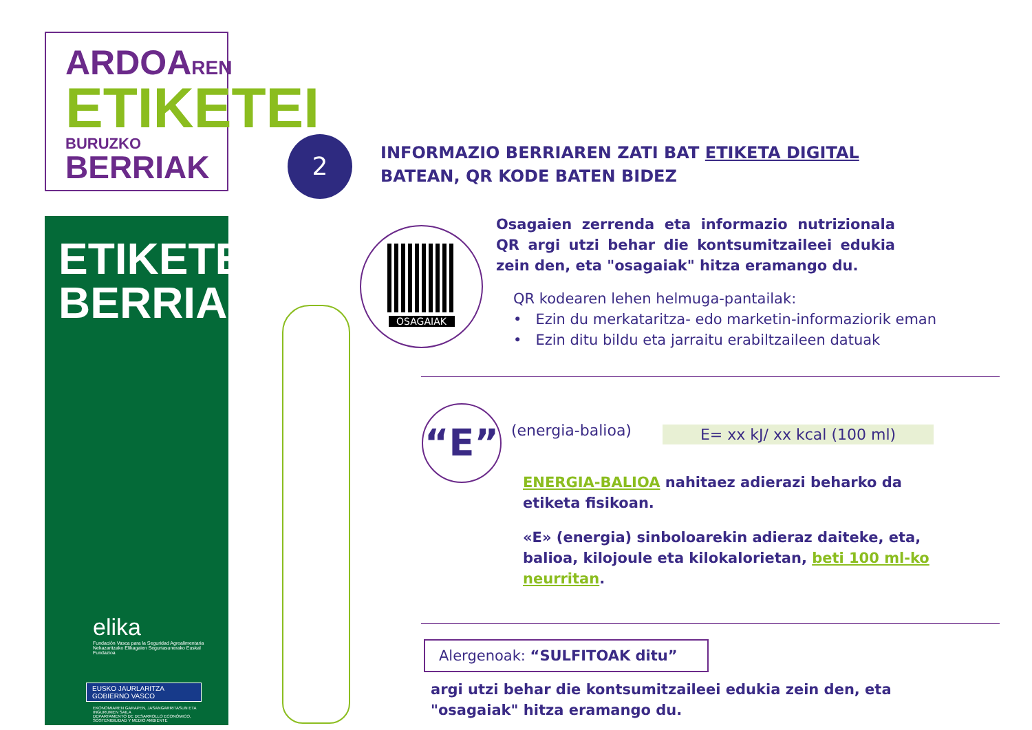ARDOAREN
ETIKETEI
BURUZKO BERRIAK
ETIKETEN
BERRIAK
elika
Fundación Vasca para la Seguridad Agroalimentaria
Nekazaritzako Elikagaien Segurtasunerako Euskal Fundazioa
EUSKO JAURLARITZA
GOBIERNO VASCO
EKONOMIAREN GARAPEN, JASANGARRITASUN ETA INGURUMEN SAILA
DEPARTAMENTO DE DESARROLLO ECONÓMICO, SOSTENIBILIDAD Y MEDIO AMBIENTE
2
OSAGAIAK
“E”
INFORMAZIO BERRIAREN ZATI BAT ETIKETA DIGITAL
BATEAN, QR KODE BATEN BIDEZ
Osagaien zerrenda eta informazio nutrizionala QR argi utzi behar die kontsumitzaileei edukia zein den, eta "osagaiak" hitza eramango du.
QR kodearen lehen helmuga-pantailak:
• Ezin du merkataritza- edo marketin-informaziorik eman
• Ezin ditu bildu eta jarraitu erabiltzaileen datuak
(energia-balioa) E= xx kJ/ xx kcal (100 ml)
ENERGIA-BALIOA nahitaez adierazi beharko da etiketa fisikoan.
«E» (energia) sinboloarekin adieraz daiteke, eta, balioa, kilojoule eta kilokalorietan, beti 100 ml-ko neurritan.
Alergenoak: “SULFITOAK ditu”
argi utzi behar die kontsumitzaileei edukia zein den, eta
"osagaiak" hitza eramango du.